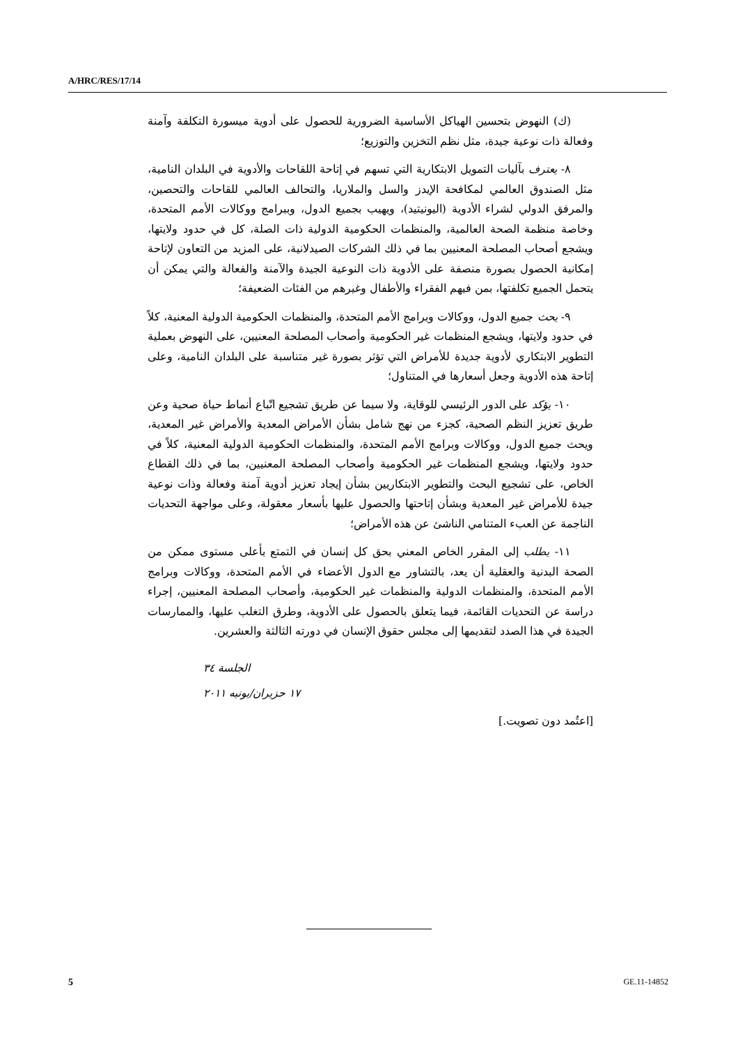A/HRC/RES/17/14
(ك) النهوض بتحسين الهياكل الأساسية الضرورية للحصول على أدوية ميسورة التكلفة وآمنة وفعالة ذات نوعية جيدة، مثل نظم التخزين والتوزيع؛
٨- يعترف بآليات التمويل الابتكارية التي تسهم في إتاحة اللقاحات والأدوية في البلدان النامية، مثل الصندوق العالمي لمكافحة الإيدز والسل والملاريا، والتحالف العالمي للقاحات والتحصين، والمرفق الدولي لشراء الأدوية (اليونيتيد)، ويهيب بجميع الدول، وببرامج ووكالات الأمم المتحدة، وخاصة منظمة الصحة العالمية، والمنظمات الحكومية الدولية ذات الصلة، كل في حدود ولايتها، ويشجع أصحاب المصلحة المعنيين بما في ذلك الشركات الصيدلانية، على المزيد من التعاون لإتاحة إمكانية الحصول بصورة منصفة على الأدوية ذات النوعية الجيدة والآمنة والفعالة والتي يمكن أن يتحمل الجميع تكلفتها، بمن فيهم الفقراء والأطفال وغيرهم من الفئات الضعيفة؛
٩- يحث جميع الدول، ووكالات وبرامج الأمم المتحدة، والمنظمات الحكومية الدولية المعنية، كلاً في حدود ولايتها، ويشجع المنظمات غير الحكومية وأصحاب المصلحة المعنيين، على النهوض بعملية التطوير الابتكاري لأدوية جديدة للأمراض التي تؤثر بصورة غير متناسبة على البلدان النامية، وعلى إتاحة هذه الأدوية وجعل أسعارها في المتناول؛
١٠- يؤكد على الدور الرئيسي للوقاية، ولا سيما عن طريق تشجيع اتّباع أنماط حياة صحية وعن طريق تعزيز النظم الصحية، كجزء من نهج شامل بشأن الأمراض المعدية والأمراض غير المعدية، ويحث جميع الدول، ووكالات وبرامج الأمم المتحدة، والمنظمات الحكومية الدولية المعنية، كلاً في حدود ولايتها، ويشجع المنظمات غير الحكومية وأصحاب المصلحة المعنيين، بما في ذلك القطاع الخاص، على تشجيع البحث والتطوير الابتكاريين بشأن إيجاد تعزيز أدوية آمنة وفعالة وذات نوعية جيدة للأمراض غير المعدية وبشأن إتاحتها والحصول عليها بأسعار معقولة، وعلى مواجهة التحديات الناجمة عن العبء المتنامي الناشئ عن هذه الأمراض؛
١١- يطلب إلى المقرر الخاص المعني بحق كل إنسان في التمتع بأعلى مستوى ممكن من الصحة البدنية والعقلية أن يعد، بالتشاور مع الدول الأعضاء في الأمم المتحدة، ووكالات وبرامج الأمم المتحدة، والمنظمات الدولية والمنظمات غير الحكومية، وأصحاب المصلحة المعنيين، إجراء دراسة عن التحديات القائمة، فيما يتعلق بالحصول على الأدوية، وطرق التغلب عليها، والممارسات الجيدة في هذا الصدد لتقديمها إلى مجلس حقوق الإنسان في دورته الثالثة والعشرين.
الجلسة ٣٤
١٧ حزيران/يونيه ٢٠١١
[اعتُمد دون تصويت.]
5 GE.11-14852